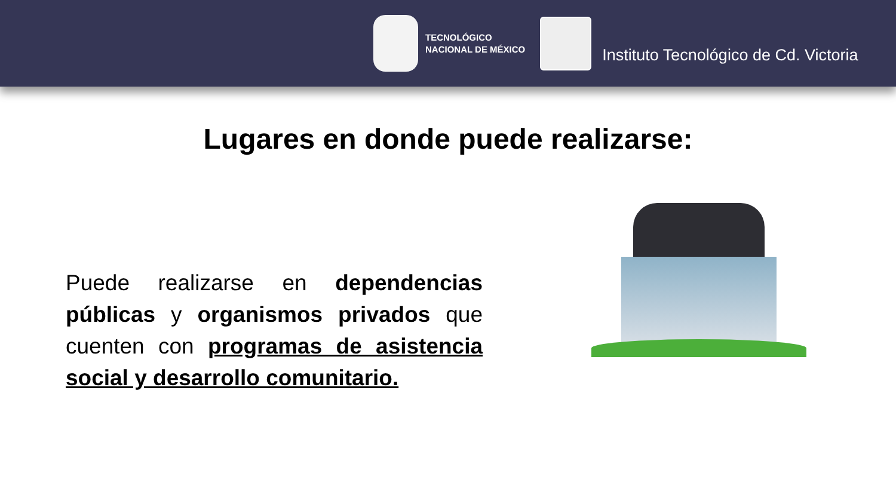TECNOLÓGICO
NACIONAL DE MÉXICO
Instituto Tecnológico de Cd. Victoria
Lugares en donde puede realizarse:
Puede realizarse en dependencias públicas y organismos privados que cuenten con programas de asistencia social y desarrollo comunitario.